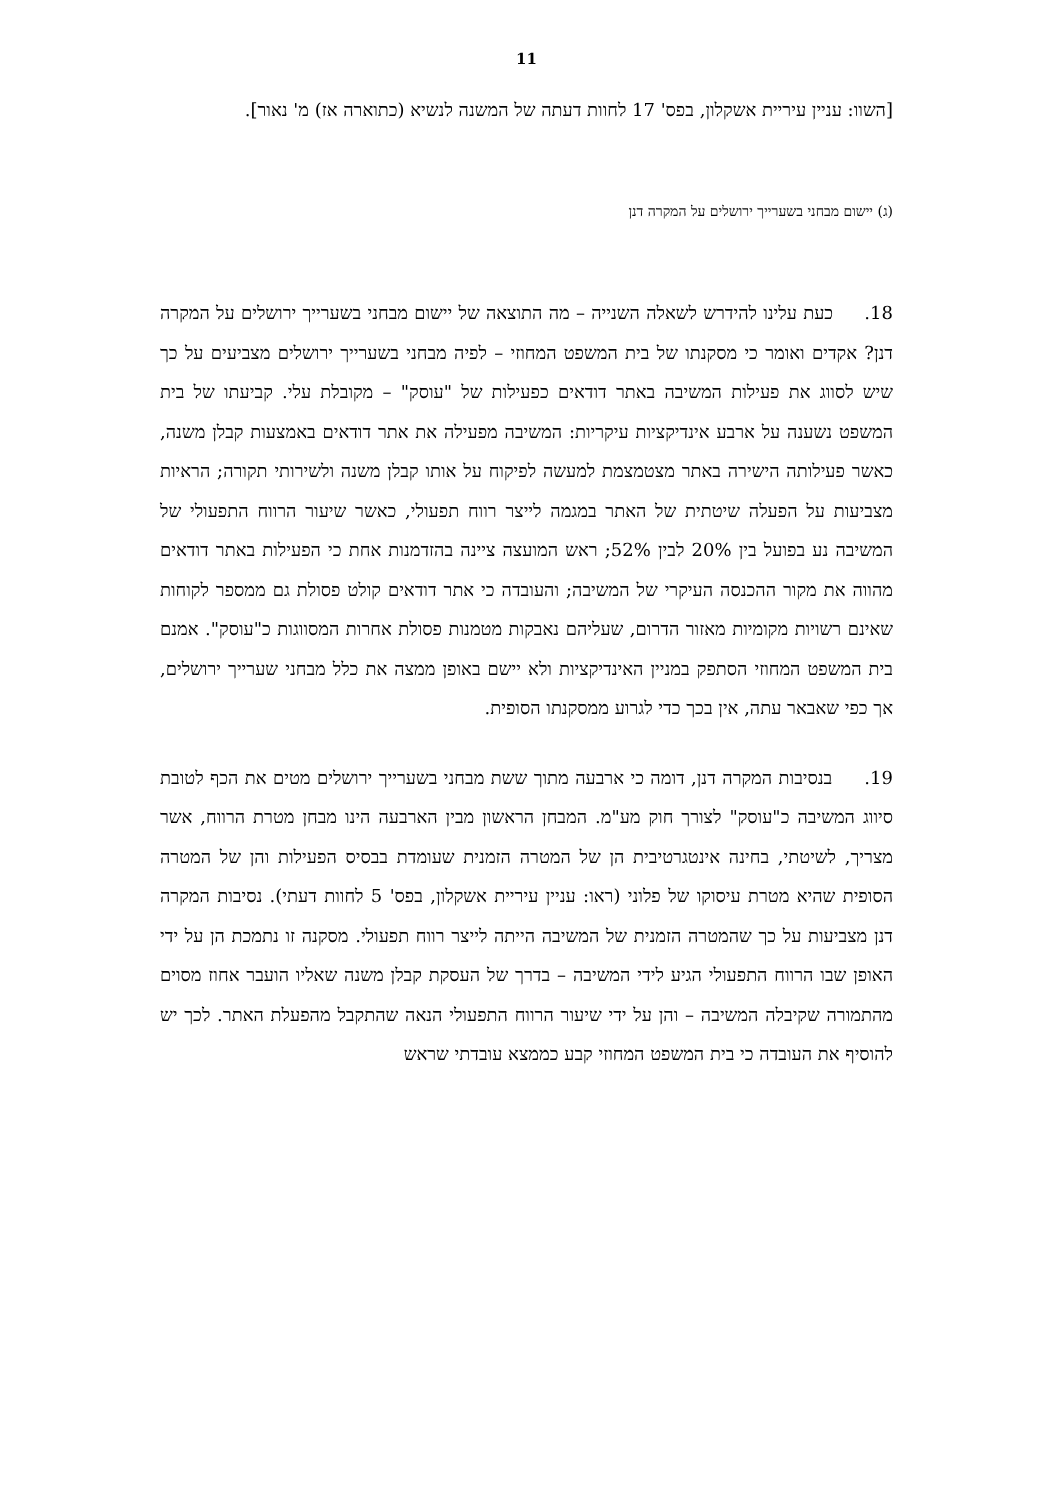11
[השוו: עניין עיריית אשקלון, בפס' 17 לחוות דעתה של המשנה לנשיא (כתוארה אז) מ' נאור].
(ג) יישום מבחני בשערייך ירושלים על המקרה דנן
18. כעת עלינו להידרש לשאלה השנייה – מה התוצאה של יישום מבחני בשערייך ירושלים על המקרה דנן? אקדים ואומר כי מסקנתו של בית המשפט המחוזי – לפיה מבחני בשערייך ירושלים מצביעים על כך שיש לסווג את פעילות המשיבה באתר דודאים כפעילות של "עוסק" – מקובלת עלי. קביעתו של בית המשפט נשענה על ארבע אינדיקציות עיקריות: המשיבה מפעילה את אתר דודאים באמצעות קבלן משנה, כאשר פעילותה הישירה באתר מצטמצמת למעשה לפיקוח על אותו קבלן משנה ולשירותי תקורה; הראיות מצביעות על הפעלה שיטתית של האתר במגמה לייצר רווח תפעולי, כאשר שיעור הרווח התפעולי של המשיבה נע בפועל בין 20% לבין 52%; ראש המועצה ציינה בהזדמנות אחת כי הפעילות באתר דודאים מהווה את מקור ההכנסה העיקרי של המשיבה; והעובדה כי אתר דודאים קולט פסולת גם ממספר לקוחות שאינם רשויות מקומיות מאזור הדרום, שעליהם נאבקות מטמנות פסולת אחרות המסווגות כ"עוסק". אמנם בית המשפט המחוזי הסתפק במניין האינדיקציות ולא יישם באופן ממצה את כלל מבחני שערייך ירושלים, אך כפי שאבאר עתה, אין בכך כדי לגרוע ממסקנתו הסופית.
19. בנסיבות המקרה דנן, דומה כי ארבעה מתוך ששת מבחני בשערייך ירושלים מטים את הכף לטובת סיווג המשיבה כ"עוסק" לצורך חוק מע"מ. המבחן הראשון מבין הארבעה הינו מבחן מטרת הרווח, אשר מצריך, לשיטתי, בחינה אינטגרטיבית הן של המטרה הזמנית שעומדת בבסיס הפעילות והן של המטרה הסופית שהיא מטרת עיסוקו של פלוני (ראו: עניין עיריית אשקלון, בפס' 5 לחוות דעתי). נסיבות המקרה דנן מצביעות על כך שהמטרה הזמנית של המשיבה הייתה לייצר רווח תפעולי. מסקנה זו נתמכת הן על ידי האופן שבו הרווח התפעולי הגיע לידי המשיבה – בדרך של העסקת קבלן משנה שאליו הועבר אחוז מסוים מהתמורה שקיבלה המשיבה – והן על ידי שיעור הרווח התפעולי הנאה שהתקבל מהפעלת האתר. לכך יש להוסיף את העובדה כי בית המשפט המחוזי קבע כממצא עובדתי שראש